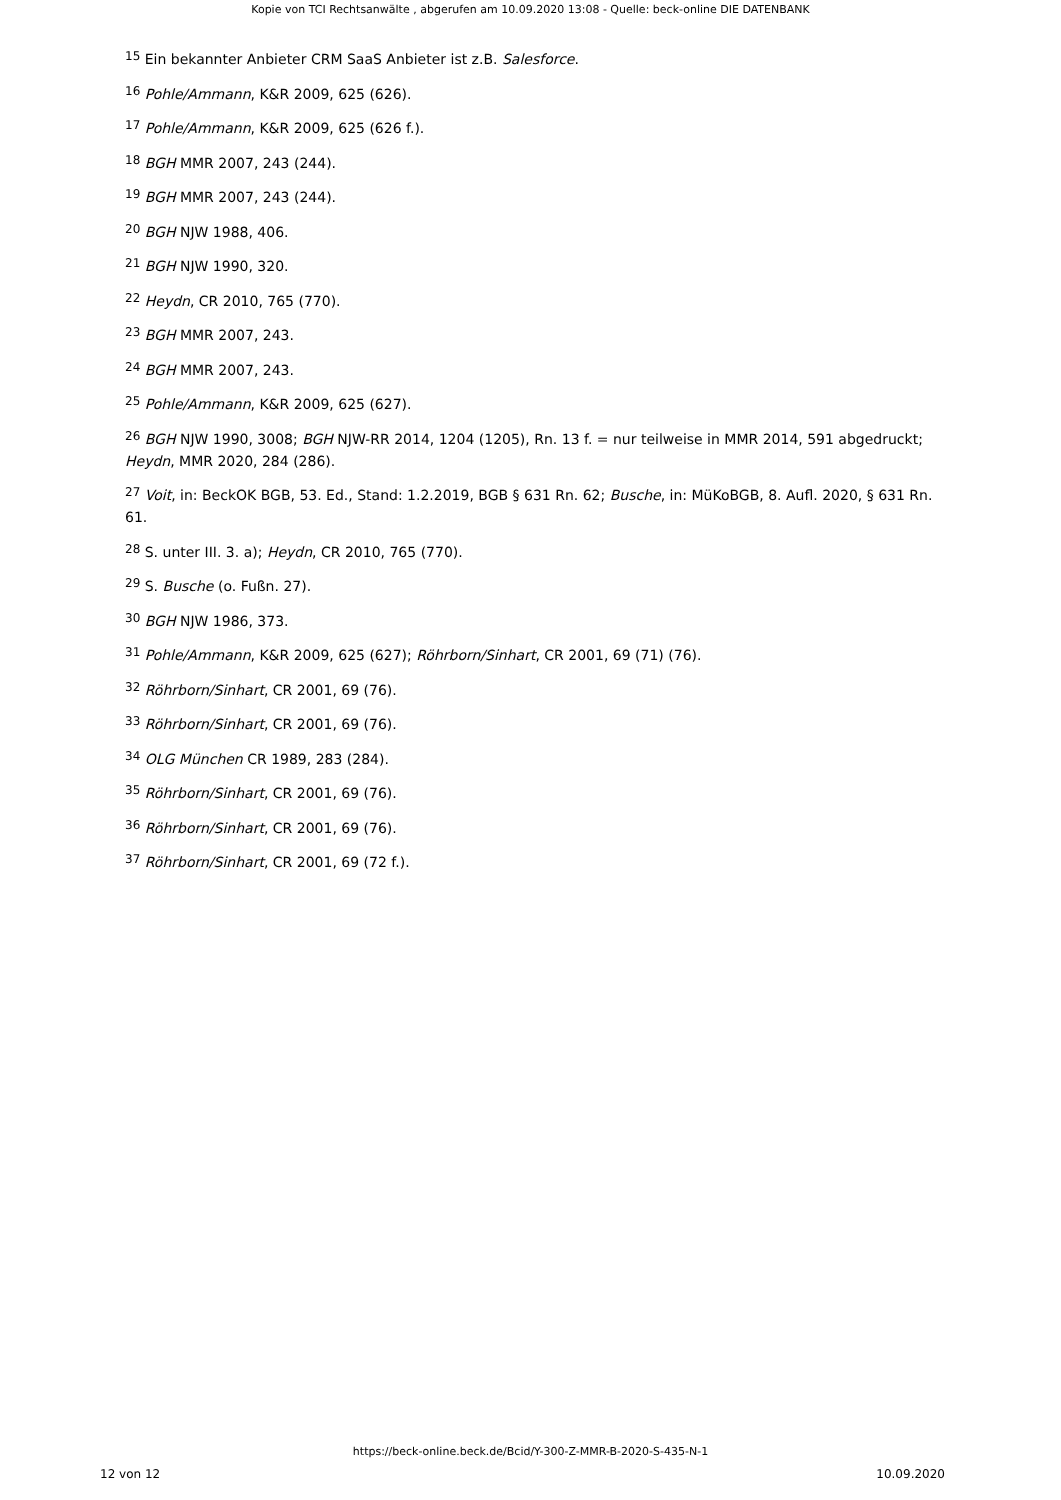Kopie von TCI Rechtsanwälte , abgerufen am 10.09.2020 13:08 - Quelle: beck-online DIE DATENBANK
<sup>15</sup> Ein bekannter Anbieter CRM SaaS Anbieter ist z.B. Salesforce.
<sup>16</sup> Pohle/Ammann, K&R 2009, 625 (626).
<sup>17</sup> Pohle/Ammann, K&R 2009, 625 (626 f.).
<sup>18</sup> BGH MMR 2007, 243 (244).
<sup>19</sup> BGH MMR 2007, 243 (244).
<sup>20</sup> BGH NJW 1988, 406.
<sup>21</sup> BGH NJW 1990, 320.
<sup>22</sup> Heydn, CR 2010, 765 (770).
<sup>23</sup> BGH MMR 2007, 243.
<sup>24</sup> BGH MMR 2007, 243.
<sup>25</sup> Pohle/Ammann, K&R 2009, 625 (627).
<sup>26</sup> BGH NJW 1990, 3008; BGH NJW-RR 2014, 1204 (1205), Rn. 13 f. = nur teilweise in MMR 2014, 591 abgedruckt; Heydn, MMR 2020, 284 (286).
<sup>27</sup> Voit, in: BeckOK BGB, 53. Ed., Stand: 1.2.2019, BGB § 631 Rn. 62; Busche, in: MüKoBGB, 8. Aufl. 2020, § 631 Rn. 61.
<sup>28</sup> S. unter III. 3. a); Heydn, CR 2010, 765 (770).
<sup>29</sup> S. Busche (o. Fußn. 27).
<sup>30</sup> BGH NJW 1986, 373.
<sup>31</sup> Pohle/Ammann, K&R 2009, 625 (627); Röhrborn/Sinhart, CR 2001, 69 (71) (76).
<sup>32</sup> Röhrborn/Sinhart, CR 2001, 69 (76).
<sup>33</sup> Röhrborn/Sinhart, CR 2001, 69 (76).
<sup>34</sup> OLG München CR 1989, 283 (284).
<sup>35</sup> Röhrborn/Sinhart, CR 2001, 69 (76).
<sup>36</sup> Röhrborn/Sinhart, CR 2001, 69 (76).
<sup>37</sup> Röhrborn/Sinhart, CR 2001, 69 (72 f.).
https://beck-online.beck.de/Bcid/Y-300-Z-MMR-B-2020-S-435-N-1
12 von 12 10.09.2020